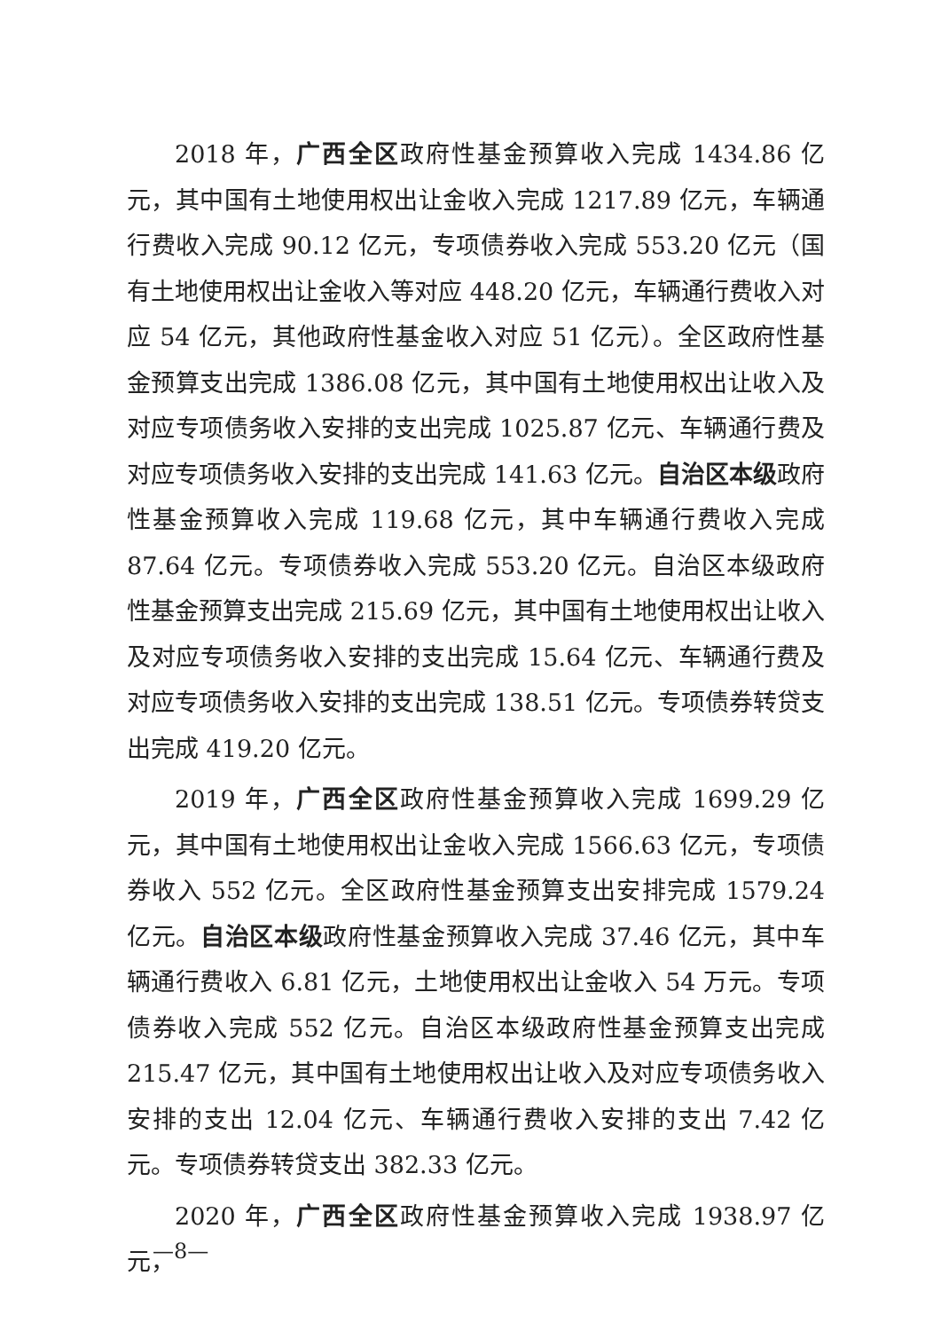2018 年，广西全区政府性基金预算收入完成 1434.86 亿元，其中国有土地使用权出让金收入完成 1217.89 亿元，车辆通行费收入完成 90.12 亿元，专项债券收入完成 553.20 亿元（国有土地使用权出让金收入等对应 448.20 亿元，车辆通行费收入对应 54 亿元，其他政府性基金收入对应 51 亿元）。全区政府性基金预算支出完成 1386.08 亿元，其中国有土地使用权出让收入及对应专项债务收入安排的支出完成 1025.87 亿元、车辆通行费及对应专项债务收入安排的支出完成 141.63 亿元。自治区本级政府性基金预算收入完成 119.68 亿元，其中车辆通行费收入完成 87.64 亿元。专项债券收入完成 553.20 亿元。自治区本级政府性基金预算支出完成 215.69 亿元，其中国有土地使用权出让收入及对应专项债务收入安排的支出完成 15.64 亿元、车辆通行费及对应专项债务收入安排的支出完成 138.51 亿元。专项债券转贷支出完成 419.20 亿元。
2019 年，广西全区政府性基金预算收入完成 1699.29 亿元，其中国有土地使用权出让金收入完成 1566.63 亿元，专项债券收入 552 亿元。全区政府性基金预算支出安排完成 1579.24 亿元。自治区本级政府性基金预算收入完成 37.46 亿元，其中车辆通行费收入 6.81 亿元，土地使用权出让金收入 54 万元。专项债券收入完成 552 亿元。自治区本级政府性基金预算支出完成 215.47 亿元，其中国有土地使用权出让收入及对应专项债务收入安排的支出 12.04 亿元、车辆通行费收入安排的支出 7.42 亿元。专项债券转贷支出 382.33 亿元。
2020 年，广西全区政府性基金预算收入完成 1938.97 亿元，
—8—